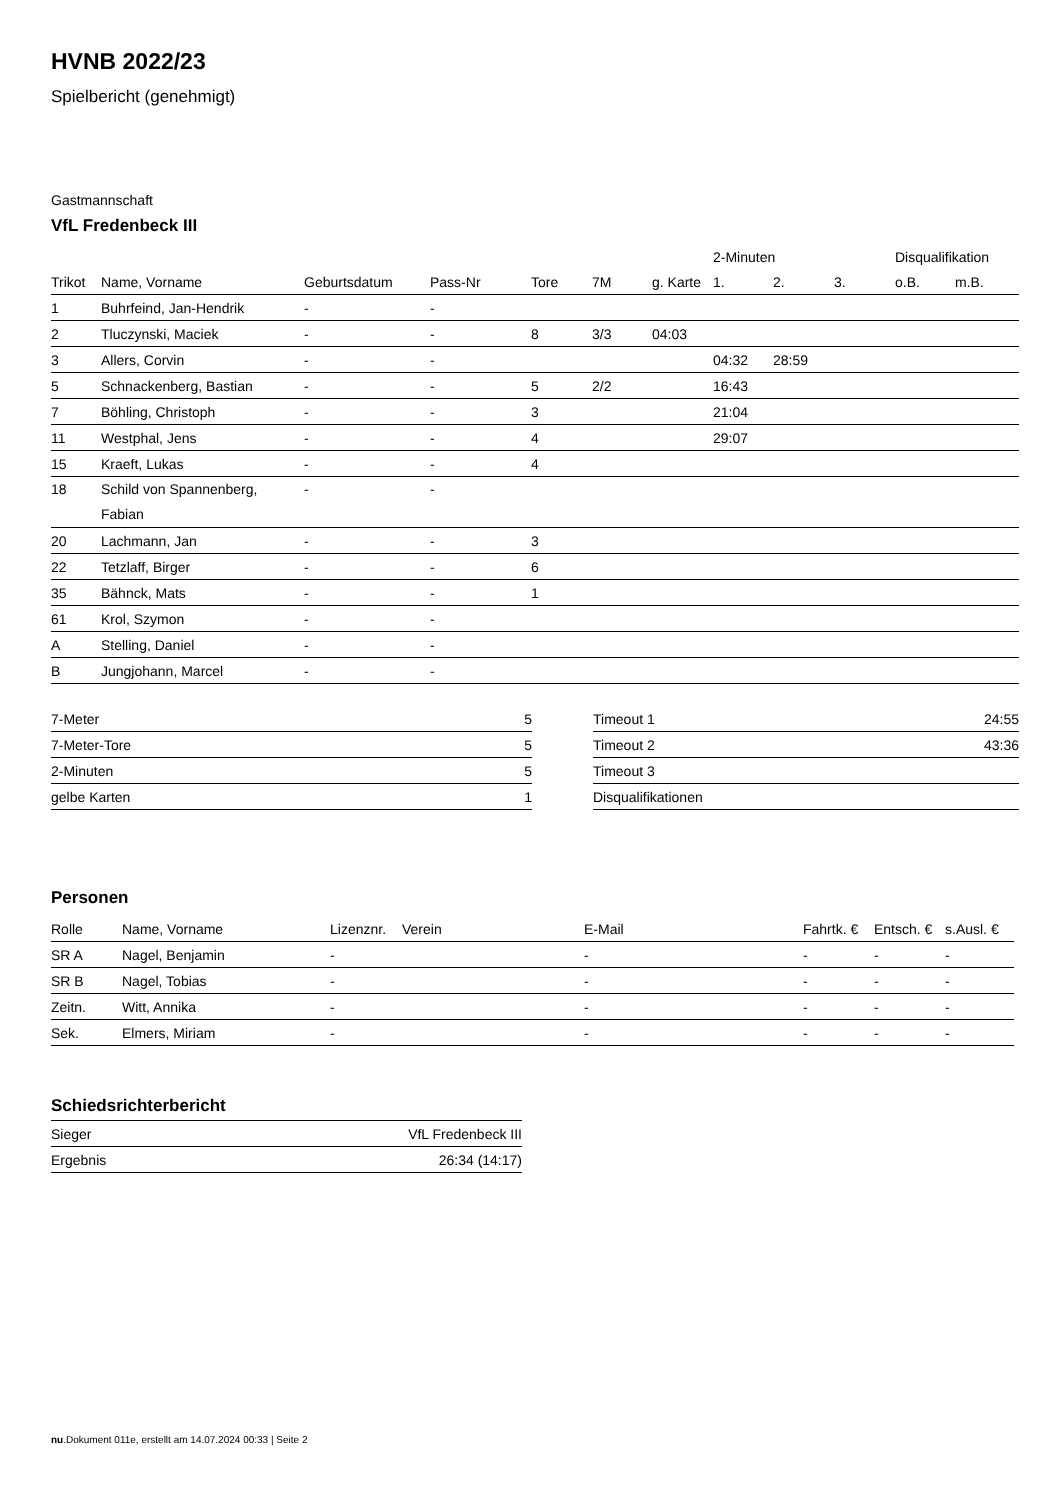HVNB 2022/23
Spielbericht (genehmigt)
Gastmannschaft
VfL Fredenbeck III
| | | | | | | | 2-Minuten | | | Disqualifikation | |
| --- | --- | --- | --- | --- | --- | --- | --- | --- | --- | --- | --- |
| Trikot | Name, Vorname | Geburtsdatum | Pass-Nr | Tore | 7M | g. Karte | 1. | 2. | 3. | o.B. | m.B. |
| 1 | Buhrfeind, Jan-Hendrik | - | - | | | | | | | | |
| 2 | Tluczynski, Maciek | - | - | 8 | 3/3 | 04:03 | | | | | |
| 3 | Allers, Corvin | - | - | | | | 04:32 | 28:59 | | | |
| 5 | Schnackenberg, Bastian | - | - | 5 | 2/2 | | 16:43 | | | | |
| 7 | Böhling, Christoph | - | - | 3 | | | 21:04 | | | | |
| 11 | Westphal, Jens | - | - | 4 | | | 29:07 | | | | |
| 15 | Kraeft, Lukas | - | - | 4 | | | | | | | |
| 18 | Schild von Spannenberg, Fabian | - | - | | | | | | | | |
| 20 | Lachmann, Jan | - | - | 3 | | | | | | | |
| 22 | Tetzlaff, Birger | - | - | 6 | | | | | | | |
| 35 | Bähnck, Mats | - | - | 1 | | | | | | | |
| 61 | Krol, Szymon | - | - | | | | | | | | |
| A | Stelling, Daniel | - | - | | | | | | | | |
| B | Jungjohann, Marcel | - | - | | | | | | | | |
| 7-Meter | 5 |
| 7-Meter-Tore | 5 |
| 2-Minuten | 5 |
| gelbe Karten | 1 |
| Timeout 1 | 24:55 |
| Timeout 2 | 43:36 |
| Timeout 3 | |
| Disqualifikationen | |
Personen
| Rolle | Name, Vorname | Lizenznr. | Verein | E-Mail | Fahrtk. € | Entsch. € | s.Ausl. € |
| --- | --- | --- | --- | --- | --- | --- | --- |
| SR A | Nagel, Benjamin | - | | - | - | - | - |
| SR B | Nagel, Tobias | - | | - | - | - | - |
| Zeitn. | Witt, Annika | - | | - | - | - | - |
| Sek. | Elmers, Miriam | - | | - | - | - | - |
Schiedsrichterbericht
| Sieger | VfL Fredenbeck III |
| Ergebnis | 26:34 (14:17) |
nu.Dokument 011e, erstellt am 14.07.2024 00:33 | Seite 2